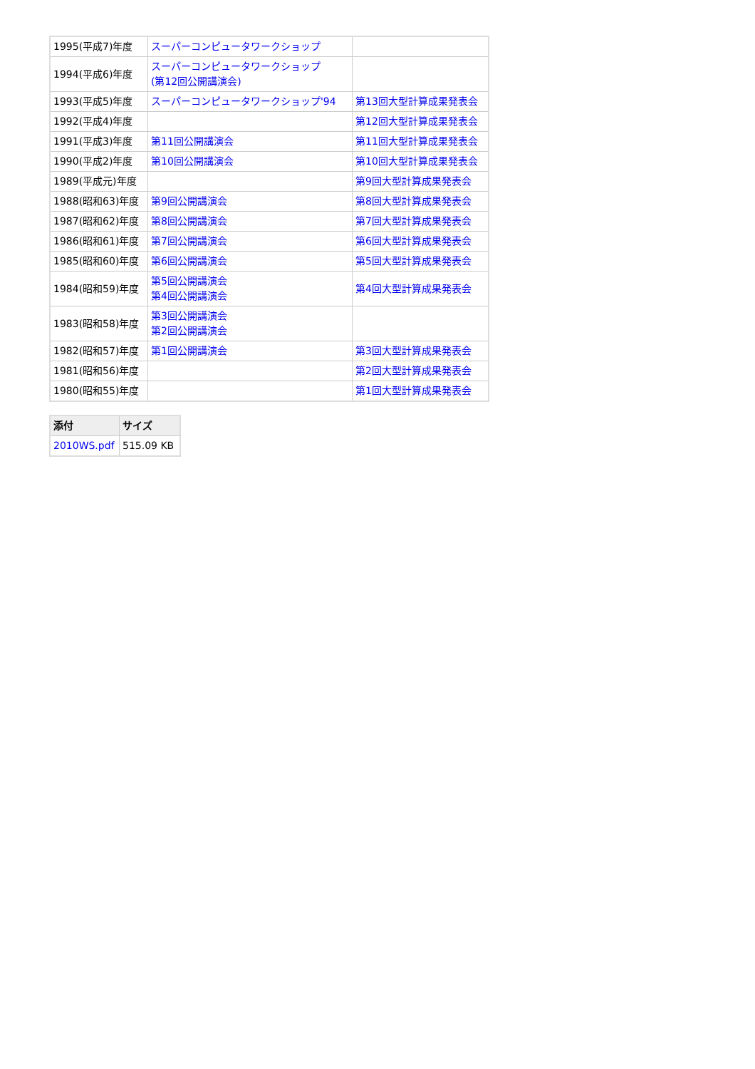| 1995(平成7)年度 | スーパーコンピュータワークショップ | |
| 1994(平成6)年度 | スーパーコンピュータワークショップ (第12回公開講演会) | |
| 1993(平成5)年度 | スーパーコンピュータワークショップ'94 | 第13回大型計算成果発表会 |
| 1992(平成4)年度 | | 第12回大型計算成果発表会 |
| 1991(平成3)年度 | 第11回公開講演会 | 第11回大型計算成果発表会 |
| 1990(平成2)年度 | 第10回公開講演会 | 第10回大型計算成果発表会 |
| 1989(平成元)年度 | | 第9回大型計算成果発表会 |
| 1988(昭和63)年度 | 第9回公開講演会 | 第8回大型計算成果発表会 |
| 1987(昭和62)年度 | 第8回公開講演会 | 第7回大型計算成果発表会 |
| 1986(昭和61)年度 | 第7回公開講演会 | 第6回大型計算成果発表会 |
| 1985(昭和60)年度 | 第6回公開講演会 | 第5回大型計算成果発表会 |
| 1984(昭和59)年度 | 第5回公開講演会 第4回公開講演会 | 第4回大型計算成果発表会 |
| 1983(昭和58)年度 | 第3回公開講演会 第2回公開講演会 | |
| 1982(昭和57)年度 | 第1回公開講演会 | 第3回大型計算成果発表会 |
| 1981(昭和56)年度 | | 第2回大型計算成果発表会 |
| 1980(昭和55)年度 | | 第1回大型計算成果発表会 |
| 添付 | サイズ |
| --- | --- |
| 2010WS.pdf | 515.09 KB |